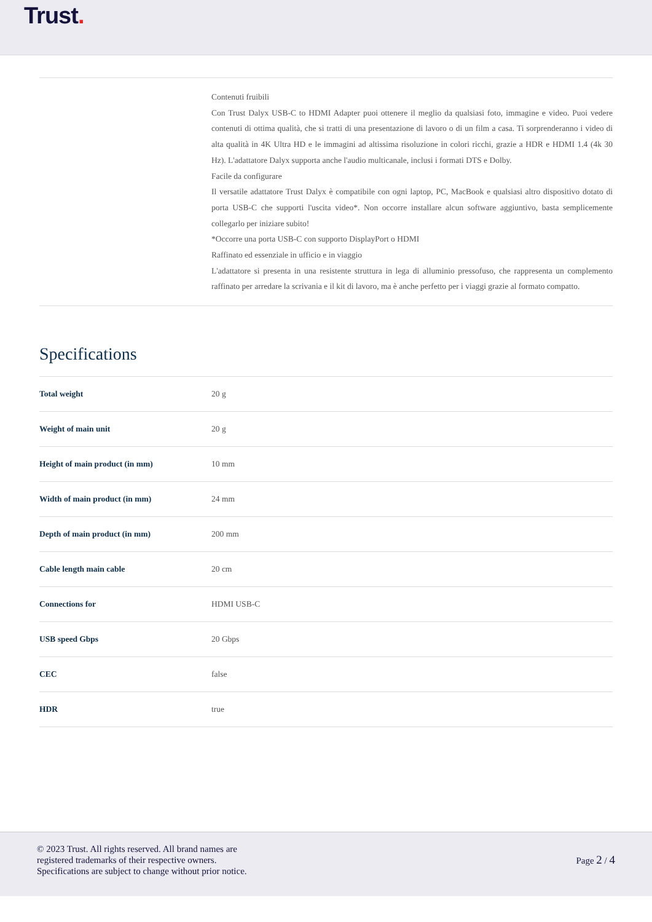Trust.
Contenuti fruibili
Con Trust Dalyx USB-C to HDMI Adapter puoi ottenere il meglio da qualsiasi foto, immagine e video. Puoi vedere contenuti di ottima qualità, che si tratti di una presentazione di lavoro o di un film a casa. Ti sorprenderanno i video di alta qualità in 4K Ultra HD e le immagini ad altissima risoluzione in colori ricchi, grazie a HDR e HDMI 1.4 (4k 30 Hz). L'adattatore Dalyx supporta anche l'audio multicanale, inclusi i formati DTS e Dolby.
Facile da configurare
Il versatile adattatore Trust Dalyx è compatibile con ogni laptop, PC, MacBook e qualsiasi altro dispositivo dotato di porta USB-C che supporti l'uscita video*. Non occorre installare alcun software aggiuntivo, basta semplicemente collegarlo per iniziare subito!
*Occorre una porta USB-C con supporto DisplayPort o HDMI
Raffinato ed essenziale in ufficio e in viaggio
L'adattatore si presenta in una resistente struttura in lega di alluminio pressofuso, che rappresenta un complemento raffinato per arredare la scrivania e il kit di lavoro, ma è anche perfetto per i viaggi grazie al formato compatto.
Specifications
| Total weight | 20 g |
| Weight of main unit | 20 g |
| Height of main product (in mm) | 10 mm |
| Width of main product (in mm) | 24 mm |
| Depth of main product (in mm) | 200 mm |
| Cable length main cable | 20 cm |
| Connections for | HDMI USB-C |
| USB speed Gbps | 20 Gbps |
| CEC | false |
| HDR | true |
© 2023 Trust. All rights reserved. All brand names are
registered trademarks of their respective owners.
Specifications are subject to change without prior notice.
Page 2 / 4